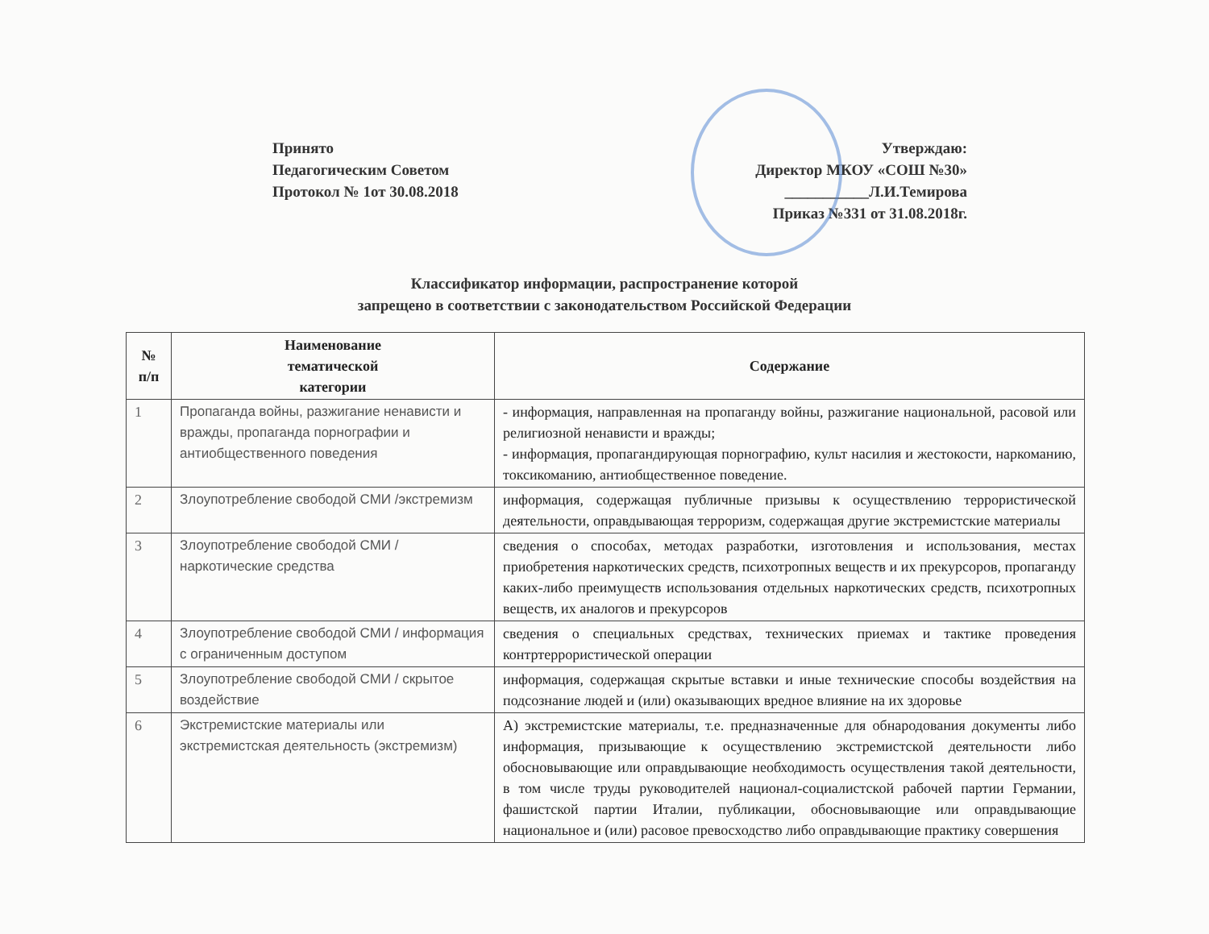Принято
Педагогическим Советом
Протокол № 1от 30.08.2018
Утверждаю:
Директор МКОУ «СОШ №30»
___________Л.И.Темирова
Приказ №331 от 31.08.2018г.
Классификатор информации, распространение которой
запрещено в соответствии с законодательством Российской Федерации
| № п/п | Наименование тематической категории | Содержание |
| --- | --- | --- |
| 1 | Пропаганда войны, разжигание ненависти и вражды, пропаганда порнографии и антиобщественного поведения | - информация, направленная на пропаганду войны, разжигание национальной, расовой или религиозной ненависти и вражды; - информация, пропагандирующая порнографию, культ насилия и жестокости, наркоманию, токсикоманию, антиобщественное поведение. |
| 2 | Злоупотребление свободой СМИ /экстремизм | информация, содержащая публичные призывы к осуществлению террористической деятельности, оправдывающая терроризм, содержащая другие экстремистские материалы |
| 3 | Злоупотребление свободой СМИ / наркотические средства | сведения о способах, методах разработки, изготовления и использования, местах приобретения наркотических средств, психотропных веществ и их прекурсоров, пропаганду каких-либо преимуществ использования отдельных наркотических средств, психотропных веществ, их аналогов и прекурсоров |
| 4 | Злоупотребление свободой СМИ / информация с ограниченным доступом | сведения о специальных средствах, технических приемах и тактике проведения контртеррористической операции |
| 5 | Злоупотребление свободой СМИ / скрытое воздействие | информация, содержащая скрытые вставки и иные технические способы воздействия на подсознание людей и (или) оказывающих вредное влияние на их здоровье |
| 6 | Экстремистские материалы или экстремистская деятельность (экстремизм) | А) экстремистские материалы, т.е. предназначенные для обнародования документы либо информация, призывающие к осуществлению экстремистской деятельности либо обосновывающие или оправдывающие необходимость осуществления такой деятельности, в том числе труды руководителей национал-социалистской рабочей партии Германии, фашистской партии Италии, публикации, обосновывающие или оправдывающие национальное и (или) расовое превосходство либо оправдывающие практику совершения |